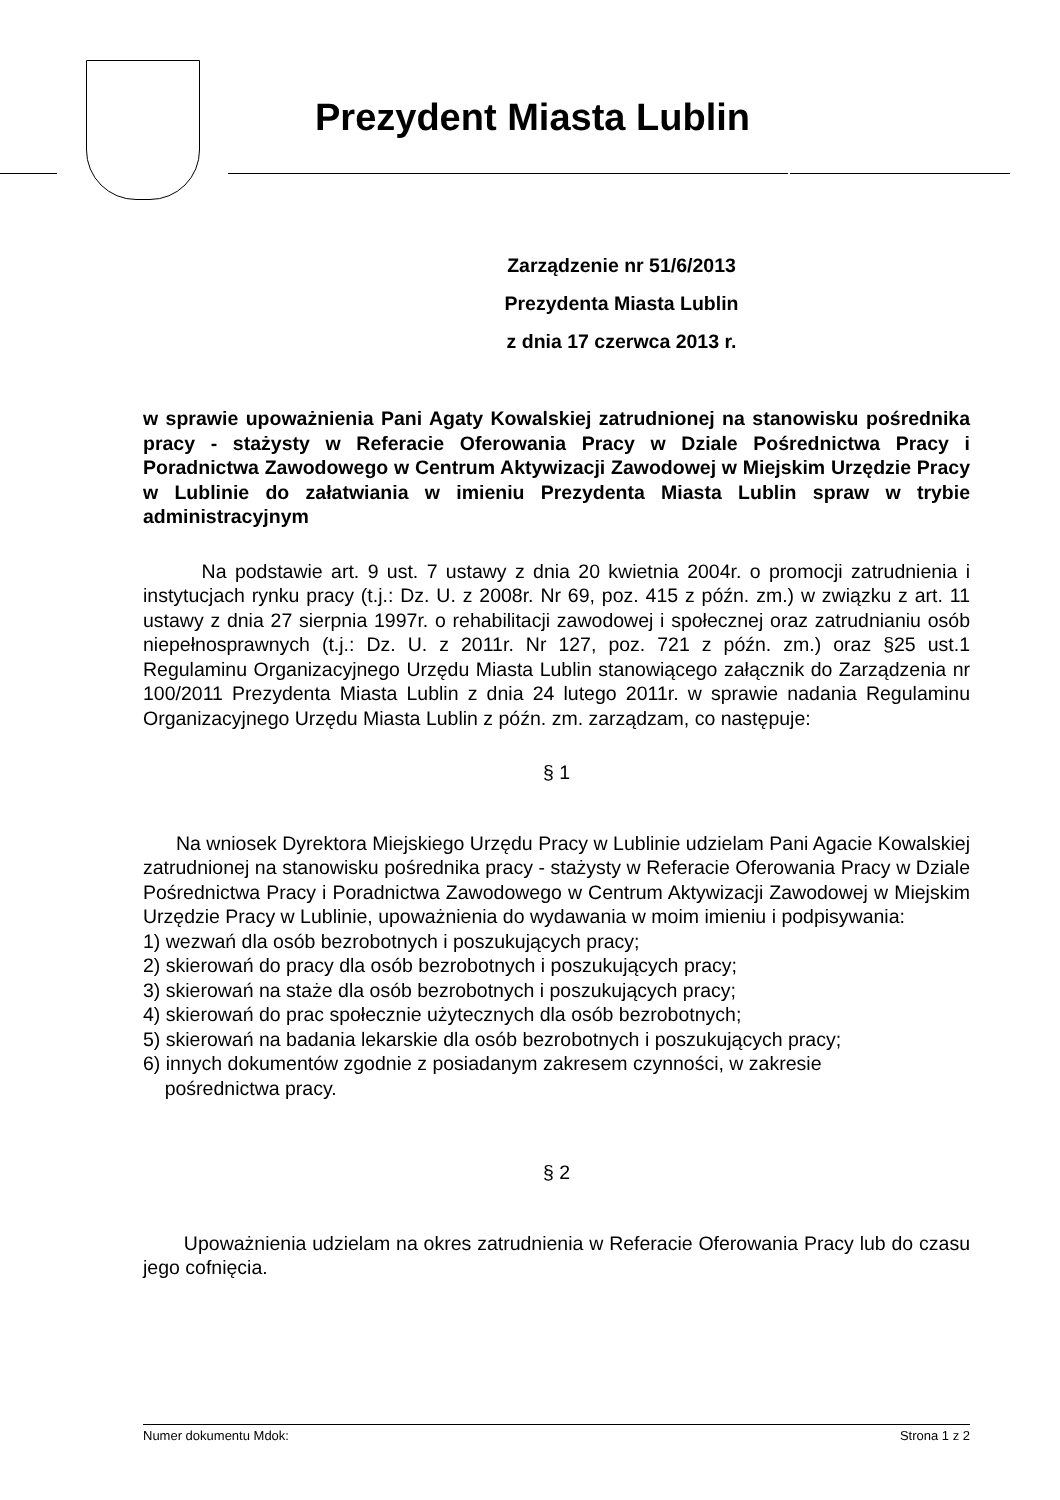Prezydent Miasta Lublin
Zarządzenie nr 51/6/2013
Prezydenta Miasta Lublin
z dnia 17 czerwca 2013 r.
w sprawie upoważnienia Pani Agaty Kowalskiej zatrudnionej na stanowisku pośrednika pracy - stażysty w Referacie Oferowania Pracy w Dziale Pośrednictwa Pracy i Poradnictwa Zawodowego w Centrum Aktywizacji Zawodowej w Miejskim Urzędzie Pracy w Lublinie do załatwiania w imieniu Prezydenta Miasta Lublin spraw w trybie administracyjnym
Na podstawie art. 9 ust. 7 ustawy z dnia 20 kwietnia 2004r. o promocji zatrudnienia i instytucjach rynku pracy (t.j.: Dz. U. z 2008r. Nr 69, poz. 415 z późn. zm.) w związku z art. 11 ustawy z dnia 27 sierpnia 1997r. o rehabilitacji zawodowej i społecznej oraz zatrudnianiu osób niepełnosprawnych (t.j.: Dz. U. z 2011r. Nr 127, poz. 721 z późn. zm.) oraz §25 ust.1 Regulaminu Organizacyjnego Urzędu Miasta Lublin stanowiącego załącznik do Zarządzenia nr 100/2011 Prezydenta Miasta Lublin z dnia 24 lutego 2011r. w sprawie nadania Regulaminu Organizacyjnego Urzędu Miasta Lublin z późn. zm. zarządzam, co następuje:
§ 1
Na wniosek Dyrektora Miejskiego Urzędu Pracy w Lublinie udzielam Pani Agacie Kowalskiej zatrudnionej na stanowisku pośrednika pracy - stażysty w Referacie Oferowania Pracy w Dziale Pośrednictwa Pracy i Poradnictwa Zawodowego w Centrum Aktywizacji Zawodowej w Miejskim Urzędzie Pracy w Lublinie, upoważnienia do wydawania w moim imieniu i podpisywania:
1) wezwań dla osób bezrobotnych i poszukujących pracy;
2) skierowań do pracy dla osób bezrobotnych i poszukujących pracy;
3) skierowań na staże dla osób bezrobotnych i poszukujących pracy;
4) skierowań do prac społecznie użytecznych dla osób bezrobotnych;
5) skierowań na badania lekarskie dla osób bezrobotnych i poszukujących pracy;
6) innych dokumentów zgodnie z posiadanym zakresem czynności, w zakresie
pośrednictwa pracy.
§ 2
Upoważnienia udzielam na okres zatrudnienia w Referacie Oferowania Pracy lub do czasu jego cofnięcia.
Numer dokumentu Mdok: Strona 1 z 2